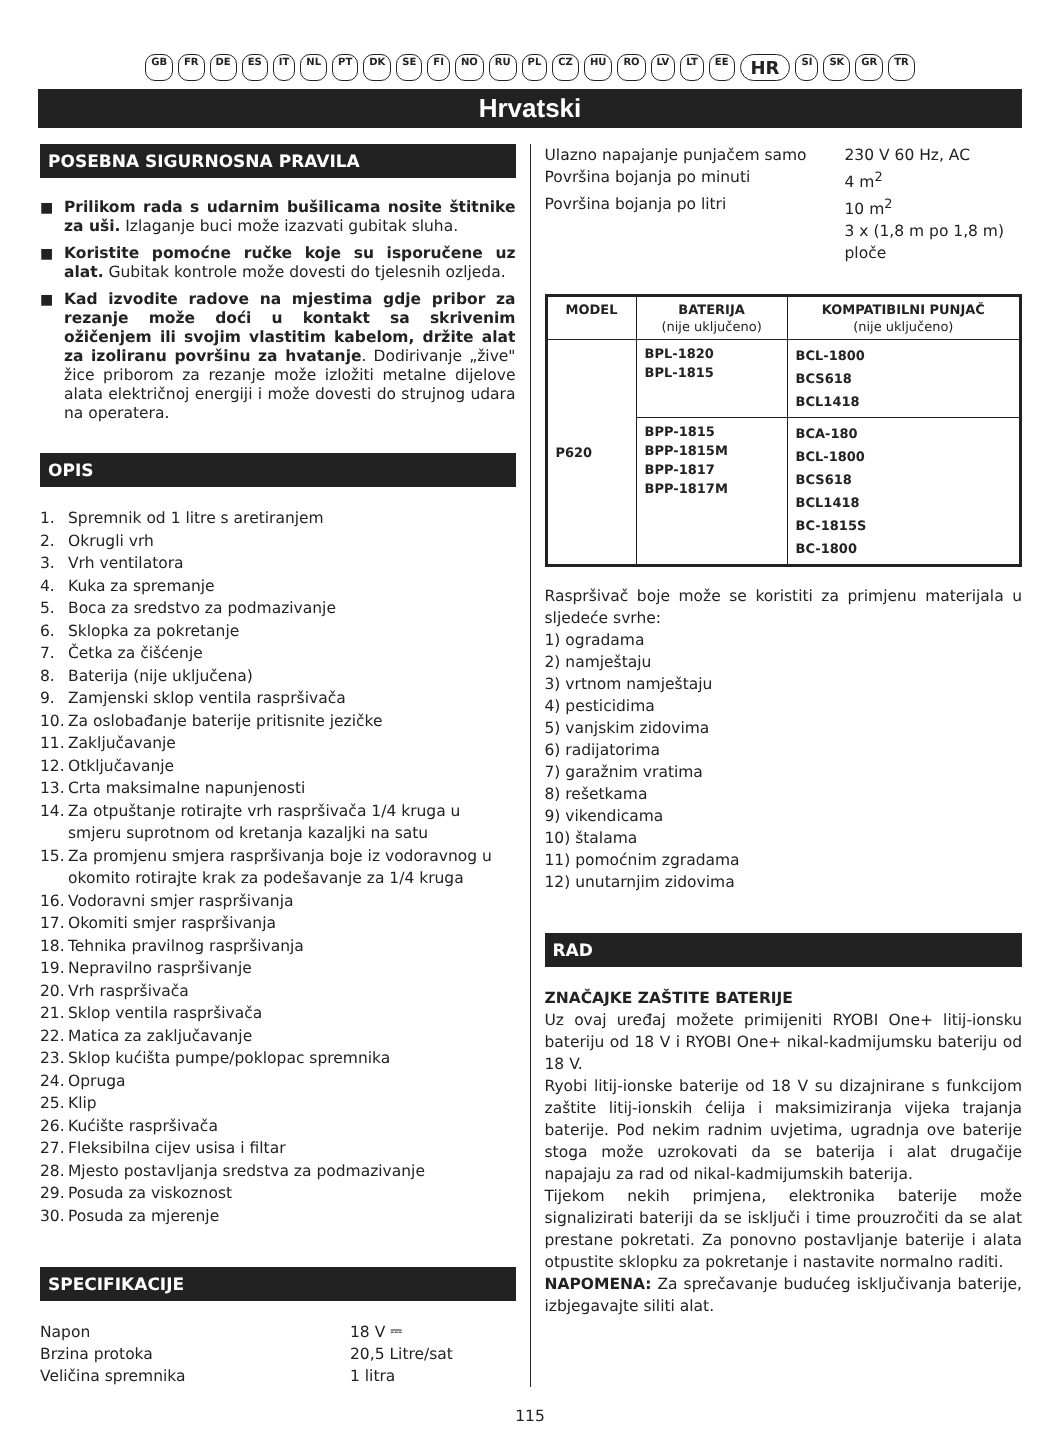GB FR DE ES IT NL PT DK SE FI NO RU PL CZ HU RO LV LT EE HR SI SK GR TR
Hrvatski
POSEBNA SIGURNOSNA PRAVILA
■ Prilikom rada s udarnim bušilicama nosite štitnike za uši. Izlaganje buci može izazvati gubitak sluha.
■ Koristite pomoćne ručke koje su isporučene uz alat. Gubitak kontrole može dovesti do tjelesnih ozljeda.
■ Kad izvodite radove na mjestima gdje pribor za rezanje može doći u kontakt sa skrivenim ožičenjem ili svojim vlastitim kabelom, držite alat za izoliranu površinu za hvatanje. Dodirivanje „žive" žice priborom za rezanje može izložiti metalne dijelove alata električnoj energiji i može dovesti do strujnog udara na operatera.
OPIS
1. Spremnik od 1 litre s aretiranjem
2. Okrugli vrh
3. Vrh ventilatora
4. Kuka za spremanje
5. Boca za sredstvo za podmazivanje
6. Sklopka za pokretanje
7. Četka za čišćenje
8. Baterija (nije uključena)
9. Zamjenski sklop ventila raspršivača
10. Za oslobađanje baterije pritisnite jezičke
11. Zaključavanje
12. Otključavanje
13. Crta maksimalne napunjenosti
14. Za otpuštanje rotirajte vrh raspršivača 1/4 kruga u smjeru suprotnom od kretanja kazaljki na satu
15. Za promjenu smjera raspršivanja boje iz vodoravnog u okomito rotirajte krak za podešavanje za 1/4 kruga
16. Vodoravni smjer raspršivanja
17. Okomiti smjer raspršivanja
18. Tehnika pravilnog raspršivanja
19. Nepravilno raspršivanje
20. Vrh raspršivača
21. Sklop ventila raspršivača
22. Matica za zaključavanje
23. Sklop kućišta pumpe/poklopac spremnika
24. Opruga
25. Klip
26. Kućište raspršivača
27. Fleksibilna cijev usisa i filtar
28. Mjesto postavljanja sredstva za podmazivanje
29. Posuda za viskoznost
30. Posuda za mjerenje
SPECIFIKACIJE
| Napon | 18 V ⎓ |
| Brzina protoka | 20,5 Litre/sat |
| Veličina spremnika | 1 litra |
| Ulazno napajanje punjačem samo | 230 V 60 Hz, AC |
| Površina bojanja po minuti | 4 m<sup>2</sup> |
| Površina bojanja po litri | 10 m<sup>2</sup> 3 x (1,8 m po 1,8 m) ploče |
| MODEL | BATERIJA (nije uključeno) | KOMPATIBILNI PUNJAČ (nije uključeno) |
| --- | --- | --- |
| P620 | BPL-1820 BPL-1815 | BCL-1800 BCS618 BCL1418 |
| | BPP-1815 BPP-1815M BPP-1817 BPP-1817M | BCA-180 BCL-1800 BCS618 BCL1418 BC-1815S BC-1800 |
Raspršivač boje može se koristiti za primjenu materijala u sljedeće svrhe:
1) ogradama
2) namještaju
3) vrtnom namještaju
4) pesticidima
5) vanjskim zidovima
6) radijatorima
7) garažnim vratima
8) rešetkama
9) vikendicama
10) štalama
11) pomoćnim zgradama
12) unutarnjim zidovima
RAD
ZNAČAJKE ZAŠTITE BATERIJE
Uz ovaj uređaj možete primijeniti RYOBI One+ litij-ionsku bateriju od 18 V i RYOBI One+ nikal-kadmijumsku bateriju od 18 V.
Ryobi litij-ionske baterije od 18 V su dizajnirane s funkcijom zaštite litij-ionskih ćelija i maksimiziranja vijeka trajanja baterije. Pod nekim radnim uvjetima, ugradnja ove baterije stoga može uzrokovati da se baterija i alat drugačije napajaju za rad od nikal-kadmijumskih baterija.
Tijekom nekih primjena, elektronika baterije može signalizirati bateriji da se isključi i time prouzročiti da se alat prestane pokretati. Za ponovno postavljanje baterije i alata otpustite sklopku za pokretanje i nastavite normalno raditi.
NAPOMENA: Za sprečavanje budućeg isključivanja baterije, izbjegavajte siliti alat.
115